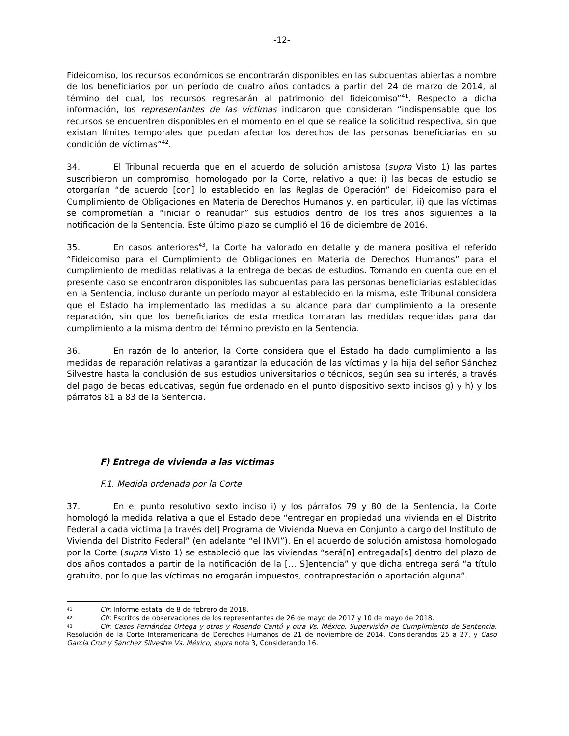-12-
Fideicomiso, los recursos económicos se encontrarán disponibles en las subcuentas abiertas a nombre de los beneficiarios por un período de cuatro años contados a partir del 24 de marzo de 2014, al término del cual, los recursos regresarán al patrimonio del fideicomiso”<sup>41</sup>. Respecto a dicha información, los representantes de las víctimas indicaron que consideran “indispensable que los recursos se encuentren disponibles en el momento en el que se realice la solicitud respectiva, sin que existan límites temporales que puedan afectar los derechos de las personas beneficiarias en su condición de víctimas”<sup>42</sup>.
34. El Tribunal recuerda que en el acuerdo de solución amistosa (supra Visto 1) las partes suscribieron un compromiso, homologado por la Corte, relativo a que: i) las becas de estudio se otorgarían “de acuerdo [con] lo establecido en las Reglas de Operación” del Fideicomiso para el Cumplimiento de Obligaciones en Materia de Derechos Humanos y, en particular, ii) que las víctimas se comprometían a “iniciar o reanudar” sus estudios dentro de los tres años siguientes a la notificación de la Sentencia. Este último plazo se cumplió el 16 de diciembre de 2016.
35. En casos anteriores<sup>43</sup>, la Corte ha valorado en detalle y de manera positiva el referido “Fideicomiso para el Cumplimiento de Obligaciones en Materia de Derechos Humanos” para el cumplimiento de medidas relativas a la entrega de becas de estudios. Tomando en cuenta que en el presente caso se encontraron disponibles las subcuentas para las personas beneficiarias establecidas en la Sentencia, incluso durante un período mayor al establecido en la misma, este Tribunal considera que el Estado ha implementado las medidas a su alcance para dar cumplimiento a la presente reparación, sin que los beneficiarios de esta medida tomaran las medidas requeridas para dar cumplimiento a la misma dentro del término previsto en la Sentencia.
36. En razón de lo anterior, la Corte considera que el Estado ha dado cumplimiento a las medidas de reparación relativas a garantizar la educación de las víctimas y la hija del señor Sánchez Silvestre hasta la conclusión de sus estudios universitarios o técnicos, según sea su interés, a través del pago de becas educativas, según fue ordenado en el punto dispositivo sexto incisos g) y h) y los párrafos 81 a 83 de la Sentencia.
F) Entrega de vivienda a las víctimas
F.1. Medida ordenada por la Corte
37. En el punto resolutivo sexto inciso i) y los párrafos 79 y 80 de la Sentencia, la Corte homologó la medida relativa a que el Estado debe “entregar en propiedad una vivienda en el Distrito Federal a cada víctima [a través del] Programa de Vivienda Nueva en Conjunto a cargo del Instituto de Vivienda del Distrito Federal” (en adelante “el INVI”). En el acuerdo de solución amistosa homologado por la Corte (supra Visto 1) se estableció que las viviendas “será[n] entregada[s] dentro del plazo de dos años contados a partir de la notificación de la [… S]entencia” y que dicha entrega será “a título gratuito, por lo que las víctimas no erogarán impuestos, contraprestación o aportación alguna”.
41 Cfr. Informe estatal de 8 de febrero de 2018.
42 Cfr. Escritos de observaciones de los representantes de 26 de mayo de 2017 y 10 de mayo de 2018.
43 Cfr. Casos Fernández Ortega y otros y Rosendo Cantú y otra Vs. México. Supervisión de Cumplimiento de Sentencia. Resolución de la Corte Interamericana de Derechos Humanos de 21 de noviembre de 2014, Considerandos 25 a 27, y Caso García Cruz y Sánchez Silvestre Vs. México, supra nota 3, Considerando 16.